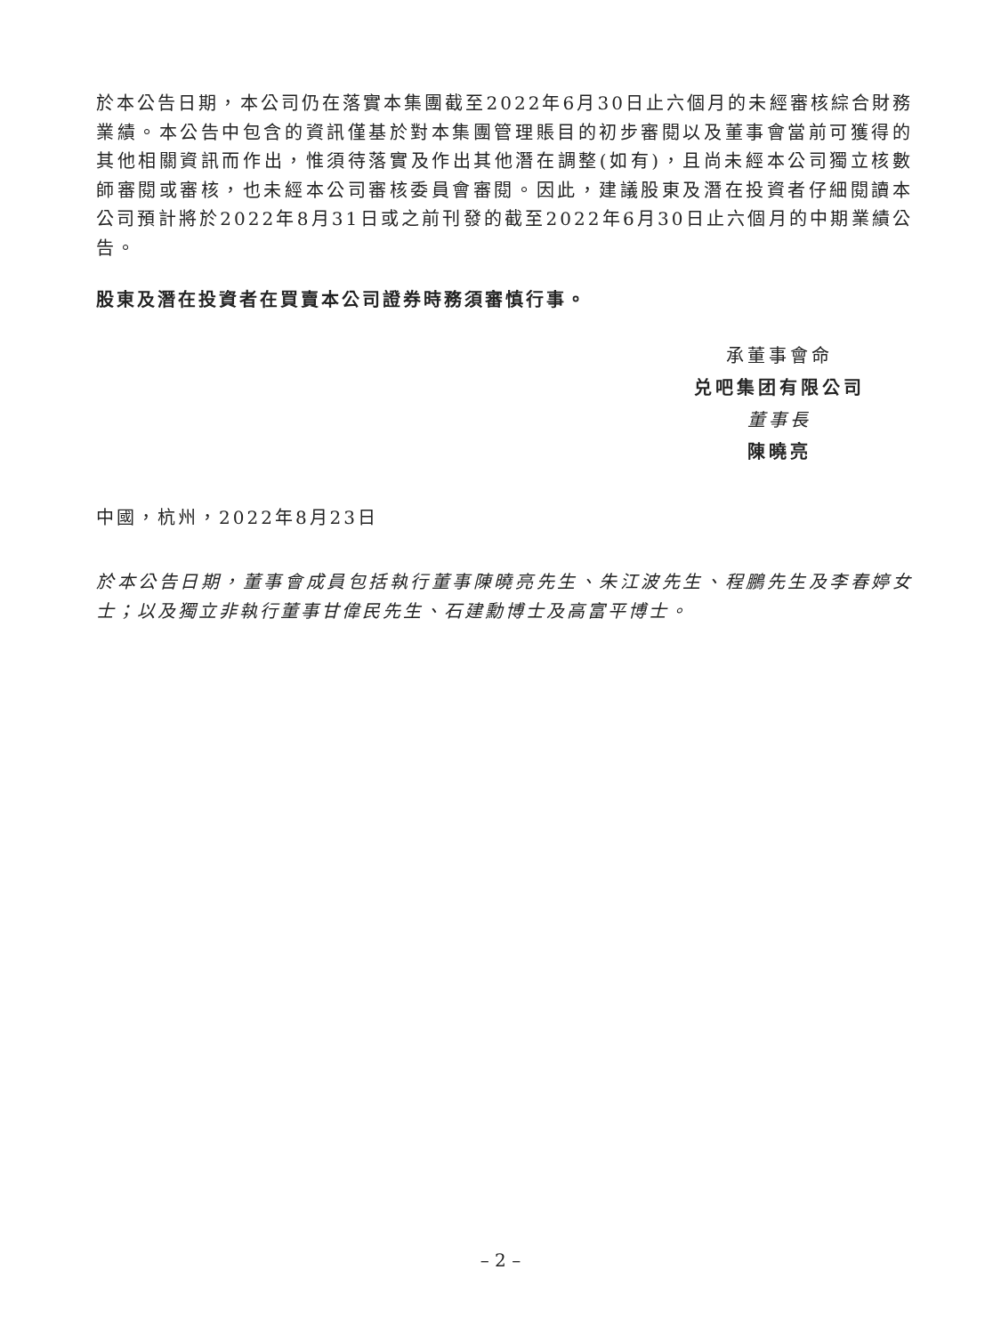於本公告日期，本公司仍在落實本集團截至2022年6月30日止六個月的未經審核綜合財務業績。本公告中包含的資訊僅基於對本集團管理賬目的初步審閱以及董事會當前可獲得的其他相關資訊而作出，惟須待落實及作出其他潛在調整(如有)，且尚未經本公司獨立核數師審閱或審核，也未經本公司審核委員會審閱。因此，建議股東及潛在投資者仔細閱讀本公司預計將於2022年8月31日或之前刊發的截至2022年6月30日止六個月的中期業績公告。
股東及潛在投資者在買賣本公司證券時務須審慎行事。
承董事會命
兑吧集团有限公司
董事長
陳曉亮
中國，杭州，2022年8月23日
於本公告日期，董事會成員包括執行董事陳曉亮先生、朱江波先生、程鵬先生及李春婷女士；以及獨立非執行董事甘偉民先生、石建勳博士及高富平博士。
– 2 –